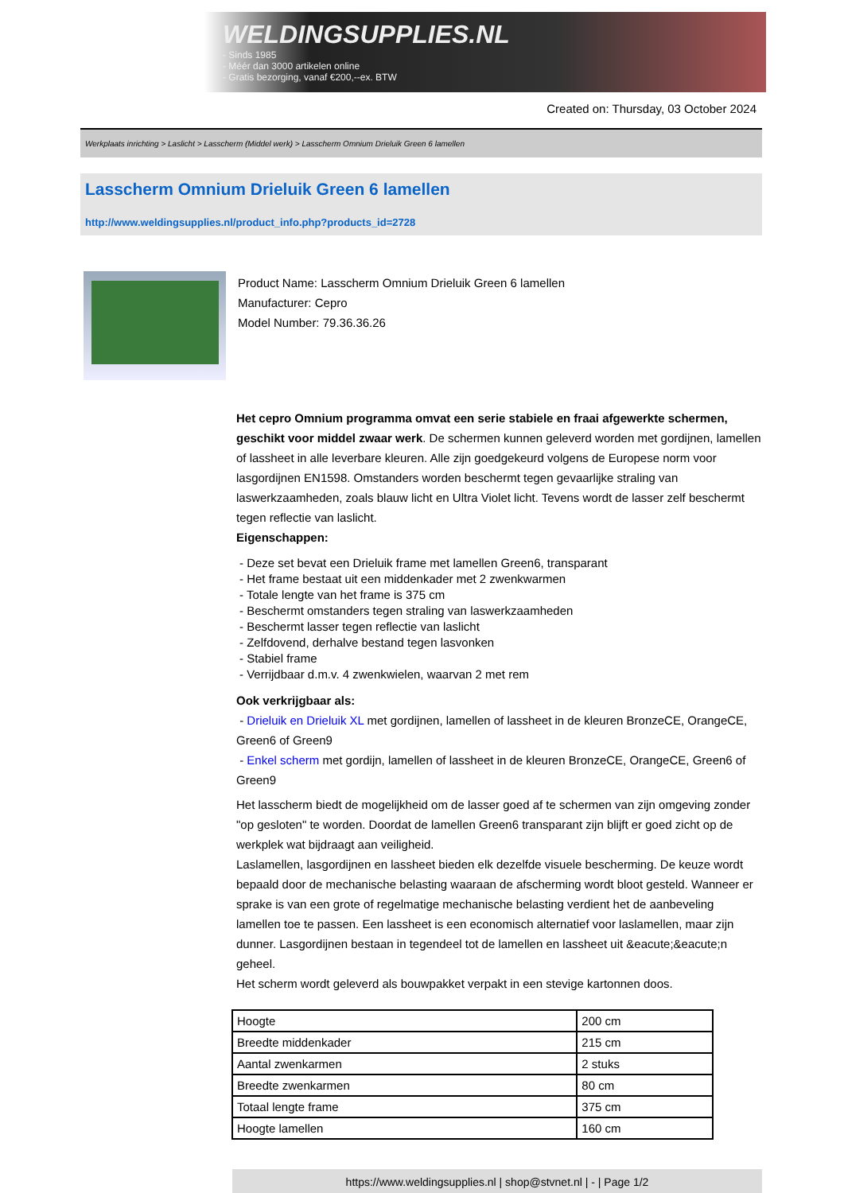WELDINGSUPPLIES.NL
- Sinds 1985
- Méér dan 3000 artikelen online
- Gratis bezorging, vanaf €200,--ex. BTW
Created on: Thursday, 03 October 2024
Werkplaats inrichting > Laslicht > Lasscherm (Middel werk) > Lasscherm Omnium Drieluik Green 6 lamellen
Lasscherm Omnium Drieluik Green 6 lamellen
http://www.weldingsupplies.nl/product_info.php?products_id=2728
Product Name: Lasscherm Omnium Drieluik Green 6 lamellen
Manufacturer: Cepro
Model Number: 79.36.36.26
Het cepro Omnium programma omvat een serie stabiele en fraai afgewerkte schermen, geschikt voor middel zwaar werk. De schermen kunnen geleverd worden met gordijnen, lamellen of lassheet in alle leverbare kleuren. Alle zijn goedgekeurd volgens de Europese norm voor lasgordijnen EN1598. Omstanders worden beschermt tegen gevaarlijke straling van laswerkzaamheden, zoals blauw licht en Ultra Violet licht. Tevens wordt de lasser zelf beschermt tegen reflectie van laslicht.
Eigenschappen:
- Deze set bevat een Drieluik frame met lamellen Green6, transparant
- Het frame bestaat uit een middenkader met 2 zwenkwarmen
- Totale lengte van het frame is 375 cm
- Beschermt omstanders tegen straling van laswerkzaamheden
- Beschermt lasser tegen reflectie van laslicht
- Zelfdovend, derhalve bestand tegen lasvonken
- Stabiel frame
- Verrijdbaar d.m.v. 4 zwenkwielen, waarvan 2 met rem
Ook verkrijgbaar als:
- Drieluik en Drieluik XL met gordijnen, lamellen of lassheet in de kleuren BronzeCE, OrangeCE, Green6 of Green9
- Enkel scherm met gordijn, lamellen of lassheet in de kleuren BronzeCE, OrangeCE, Green6 of Green9
Het lasscherm biedt de mogelijkheid om de lasser goed af te schermen van zijn omgeving zonder "op gesloten" te worden. Doordat de lamellen Green6 transparant zijn blijft er goed zicht op de werkplek wat bijdraagt aan veiligheid.
Laslamellen, lasgordijnen en lassheet bieden elk dezelfde visuele bescherming. De keuze wordt bepaald door de mechanische belasting waaraan de afscherming wordt bloot gesteld. Wanneer er sprake is van een grote of regelmatige mechanische belasting verdient het de aanbeveling lamellen toe te passen. Een lassheet is een economisch alternatief voor laslamellen, maar zijn dunner. Lasgordijnen bestaan in tegendeel tot de lamellen en lassheet uit &eacute;&eacute;n geheel.
Het scherm wordt geleverd als bouwpakket verpakt in een stevige kartonnen doos.
| Hoogte | 200 cm |
| Breedte middenkader | 215 cm |
| Aantal zwenkarmen | 2 stuks |
| Breedte zwenkarmen | 80 cm |
| Totaal lengte frame | 375 cm |
| Hoogte lamellen | 160 cm |
https://www.weldingsupplies.nl | shop@stvnet.nl | - | Page 1/2